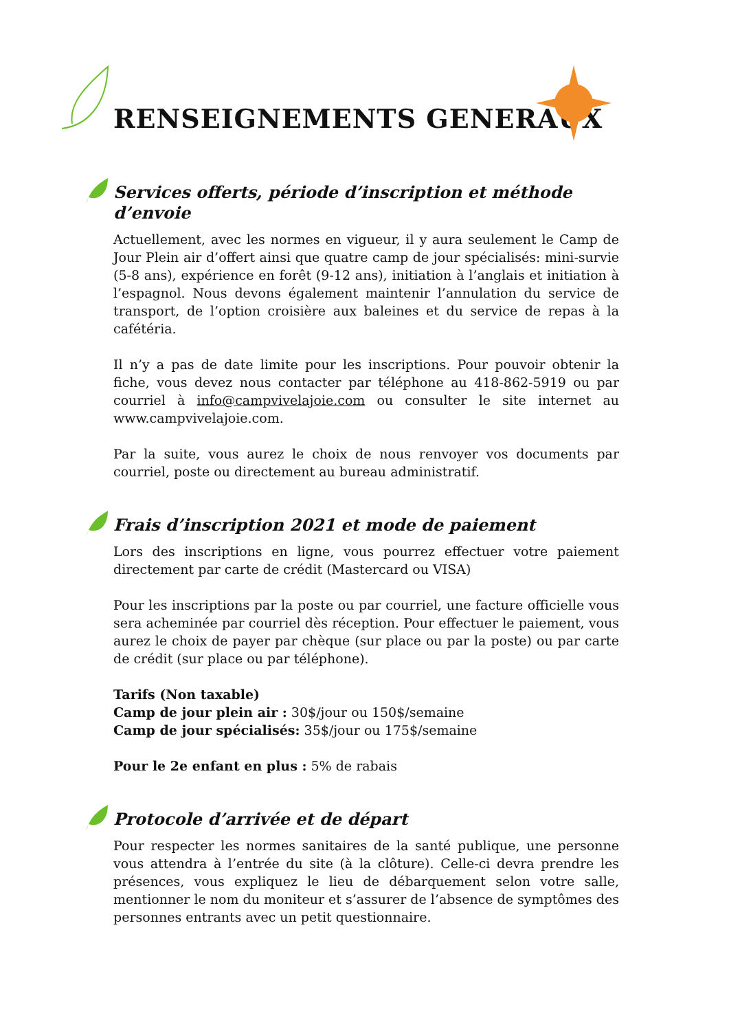RENSEIGNEMENTS GENERAUX
Services offerts, période d’inscription et méthode d’envoie
Actuellement, avec les normes en vigueur, il y aura seulement le Camp de Jour Plein air d’offert ainsi que quatre camp de jour spécialisés: mini-survie (5-8 ans), expérience en forêt (9-12 ans), initiation à l’anglais et initiation à l’espagnol. Nous devons également maintenir l’annulation du service de transport, de l’option croisière aux baleines et du service de repas à la cafétéria.
Il n’y a pas de date limite pour les inscriptions. Pour pouvoir obtenir la fiche, vous devez nous contacter par téléphone au 418-862-5919 ou par courriel à info@campvivelajoie.com ou consulter le site internet au www.campvivelajoie.com.
Par la suite, vous aurez le choix de nous renvoyer vos documents par courriel, poste ou directement au bureau administratif.
Frais d’inscription 2021 et mode de paiement
Lors des inscriptions en ligne, vous pourrez effectuer votre paiement directement par carte de crédit (Mastercard ou VISA)
Pour les inscriptions par la poste ou par courriel, une facture officielle vous sera acheminée par courriel dès réception. Pour effectuer le paiement, vous aurez le choix de payer par chèque (sur place ou par la poste) ou par carte de crédit (sur place ou par téléphone).
Tarifs (Non taxable)
Camp de jour plein air : 30$/jour ou 150$/semaine
Camp de jour spécialisés: 35$/jour ou 175$/semaine
Pour le 2e enfant en plus : 5% de rabais
Protocole d’arrivée et de départ
Pour respecter les normes sanitaires de la santé publique, une personne vous attendra à l’entrée du site (à la clôture). Celle-ci devra prendre les présences, vous expliquez le lieu de débarquement selon votre salle, mentionner le nom du moniteur et s’assurer de l’absence de symptômes des personnes entrants avec un petit questionnaire.